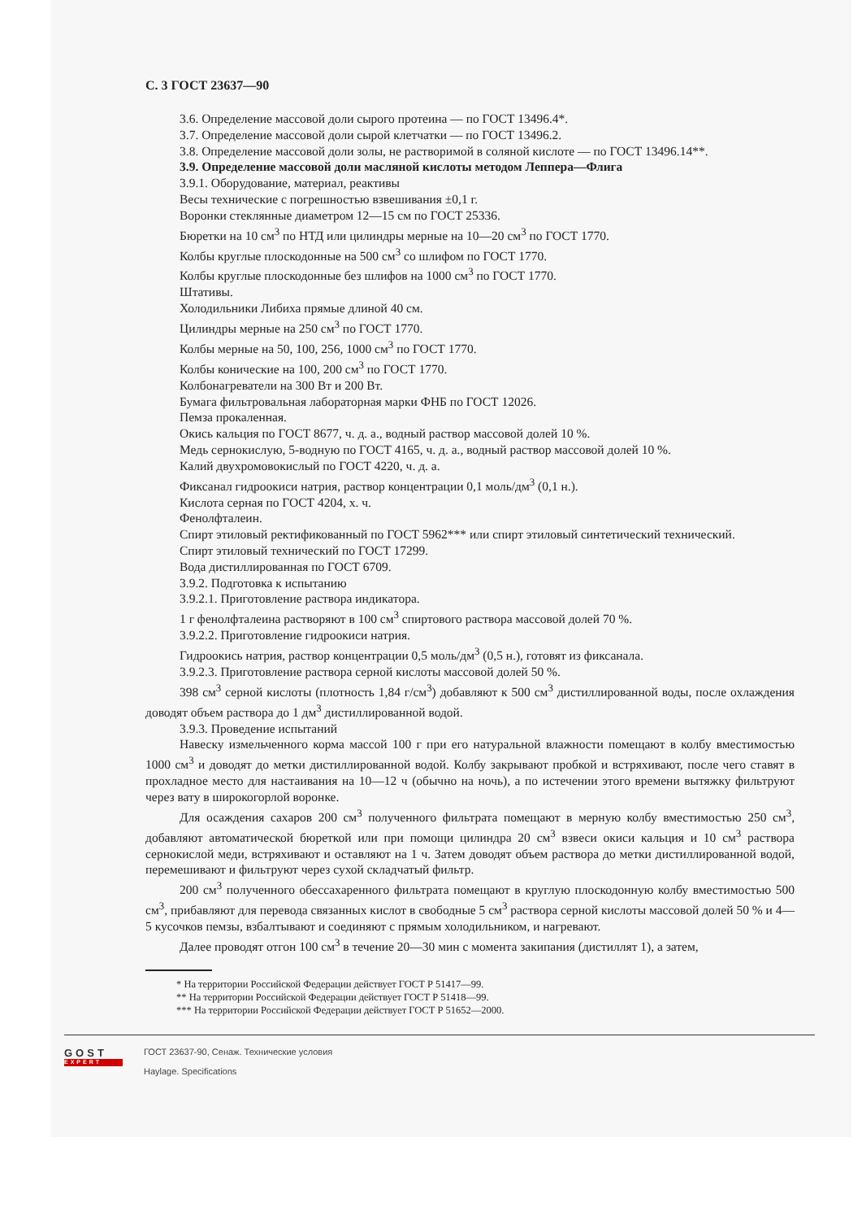С. 3 ГОСТ 23637—90
3.6. Определение массовой доли сырого протеина — по ГОСТ 13496.4*.
3.7. Определение массовой доли сырой клетчатки — по ГОСТ 13496.2.
3.8. Определение массовой доли золы, не растворимой в соляной кислоте — по ГОСТ 13496.14**.
3.9. Определение массовой доли масляной кислоты методом Леппера—Флига
3.9.1. Оборудование, материал, реактивы
Весы технические с погрешностью взвешивания ±0,1 г.
Воронки стеклянные диаметром 12—15 см по ГОСТ 25336.
Бюретки на 10 см<sup>3</sup> по НТД или цилиндры мерные на 10—20 см<sup>3</sup> по ГОСТ 1770.
Колбы круглые плоскодонные на 500 см<sup>3</sup> со шлифом по ГОСТ 1770.
Колбы круглые плоскодонные без шлифов на 1000 см<sup>3</sup> по ГОСТ 1770.
Штативы.
Холодильники Либиха прямые длиной 40 см.
Цилиндры мерные на 250 см<sup>3</sup> по ГОСТ 1770.
Колбы мерные на 50, 100, 256, 1000 см<sup>3</sup> по ГОСТ 1770.
Колбы конические на 100, 200 см<sup>3</sup> по ГОСТ 1770.
Колбонагреватели на 300 Вт и 200 Вт.
Бумага фильтровальная лабораторная марки ФНБ по ГОСТ 12026.
Пемза прокаленная.
Окись кальция по ГОСТ 8677, ч. д. а., водный раствор массовой долей 10 %.
Медь сернокислую, 5-водную по ГОСТ 4165, ч. д. а., водный раствор массовой долей 10 %.
Калий двухромовокислый по ГОСТ 4220, ч. д. а.
Фиксанал гидроокиси натрия, раствор концентрации 0,1 моль/дм<sup>3</sup> (0,1 н.).
Кислота серная по ГОСТ 4204, х. ч.
Фенолфталеин.
Спирт этиловый ректификованный по ГОСТ 5962*** или спирт этиловый синтетический технический.
Спирт этиловый технический по ГОСТ 17299.
Вода дистиллированная по ГОСТ 6709.
3.9.2. Подготовка к испытанию
3.9.2.1. Приготовление раствора индикатора.
1 г фенолфталеина растворяют в 100 см<sup>3</sup> спиртового раствора массовой долей 70 %.
3.9.2.2. Приготовление гидроокиси натрия.
Гидроокись натрия, раствор концентрации 0,5 моль/дм<sup>3</sup> (0,5 н.), готовят из фиксанала.
3.9.2.3. Приготовление раствора серной кислоты массовой долей 50 %.
398 см<sup>3</sup> серной кислоты (плотность 1,84 г/см<sup>3</sup>) добавляют к 500 см<sup>3</sup> дистиллированной воды, после охлаждения доводят объем раствора до 1 дм<sup>3</sup> дистиллированной водой.
3.9.3. Проведение испытаний
Навеску измельченного корма массой 100 г при его натуральной влажности помещают в колбу вместимостью 1000 см<sup>3</sup> и доводят до метки дистиллированной водой. Колбу закрывают пробкой и встряхивают, после чего ставят в прохладное место для настаивания на 10—12 ч (обычно на ночь), а по истечении этого времени вытяжку фильтруют через вату в широкогорлой воронке.
Для осаждения сахаров 200 см<sup>3</sup> полученного фильтрата помещают в мерную колбу вместимостью 250 см<sup>3</sup>, добавляют автоматической бюреткой или при помощи цилиндра 20 см<sup>3</sup> взвеси окиси кальция и 10 см<sup>3</sup> раствора сернокислой меди, встряхивают и оставляют на 1 ч. Затем доводят объем раствора до метки дистиллированной водой, перемешивают и фильтруют через сухой складчатый фильтр.
200 см<sup>3</sup> полученного обессахаренного фильтрата помещают в круглую плоскодонную колбу вместимостью 500 см<sup>3</sup>, прибавляют для перевода связанных кислот в свободные 5 см<sup>3</sup> раствора серной кислоты массовой долей 50 % и 4—5 кусочков пемзы, взбалтывают и соединяют с прямым холодильником, и нагревают.
Далее проводят отгон 100 см<sup>3</sup> в течение 20—30 мин с момента закипания (дистиллят 1), а затем,
* На территории Российской Федерации действует ГОСТ Р 51417—99.
** На территории Российской Федерации действует ГОСТ Р 51418—99.
*** На территории Российской Федерации действует ГОСТ Р 51652—2000.
GOST
EXPERT
ГОСТ 23637-90, Сенаж. Технические условия
Haylage. Specifications